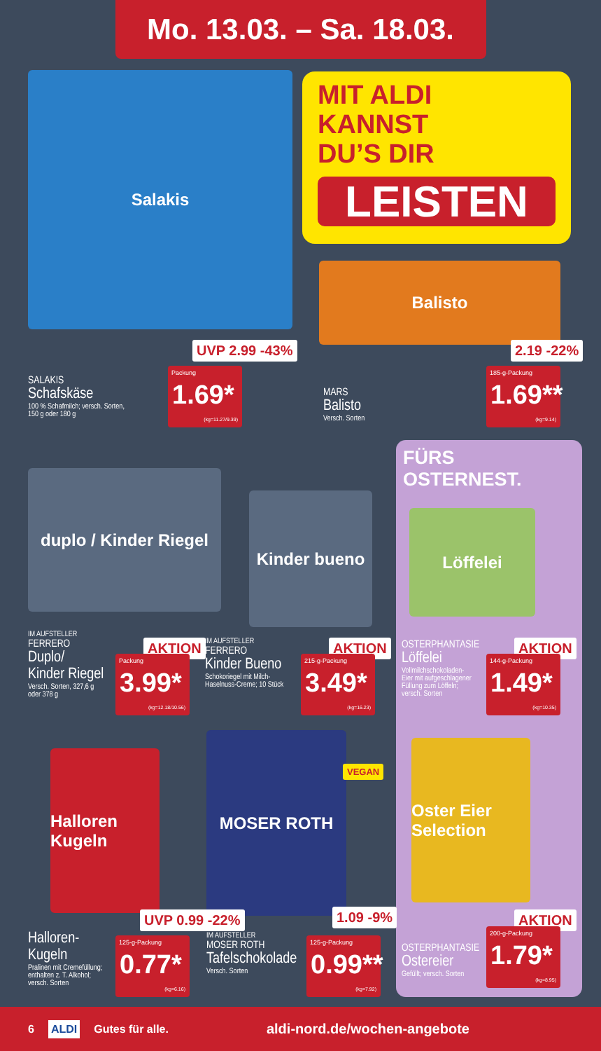Mo. 13.03. – Sa. 18.03.
Salakis
MIT ALDI
KANNST
DU’S DIR
LEISTEN
Balisto
SALAKIS
Schafskäse
100 % Schafmilch; versch. Sorten,
150 g oder 180 g
UVP 2.99 -43%
Packung
1.69*
(kg=11.27/9.39)
MARS
Balisto
Versch. Sorten
2.19 -22%
185-g-Packung
1.69**
(kg=9.14)
duplo / Kinder Riegel
Kinder bueno
FÜRS
OSTERNEST.
Löffelei
IM AUFSTELLER
FERRERO
Duplo/
Kinder Riegel
Versch. Sorten, 327,6 g
oder 378 g
AKTION
Packung
3.99*
(kg=12.18/10.56)
IM AUFSTELLER
FERRERO
Kinder Bueno
Schokoriegel mit Milch-
Haselnuss-Creme; 10 Stück
AKTION
215-g-Packung
3.49*
(kg=16.23)
OSTERPHANTASIE
Löffelei
Vollmilchschokoladen-
Eier mit aufgeschlagener
Füllung zum Löffeln;
versch. Sorten
AKTION
144-g-Packung
1.49*
(kg=10.35)
Halloren Kugeln
MOSER ROTH
VEGAN
Oster Eier Selection
Halloren-
Kugeln
Pralinen mit Cremefüllung;
enthalten z. T. Alkohol;
versch. Sorten
UVP 0.99 -22%
125-g-Packung
0.77*
(kg=6.16)
IM AUFSTELLER
MOSER ROTH
Tafelschokolade
Versch. Sorten
1.09 -9%
125-g-Packung
0.99**
(kg=7.92)
OSTERPHANTASIE
Ostereier
Gefüllt; versch. Sorten
AKTION
200-g-Packung
1.79*
(kg=8.95)
6 ALDI Gutes für alle. aldi-nord.de/wochen-angebote